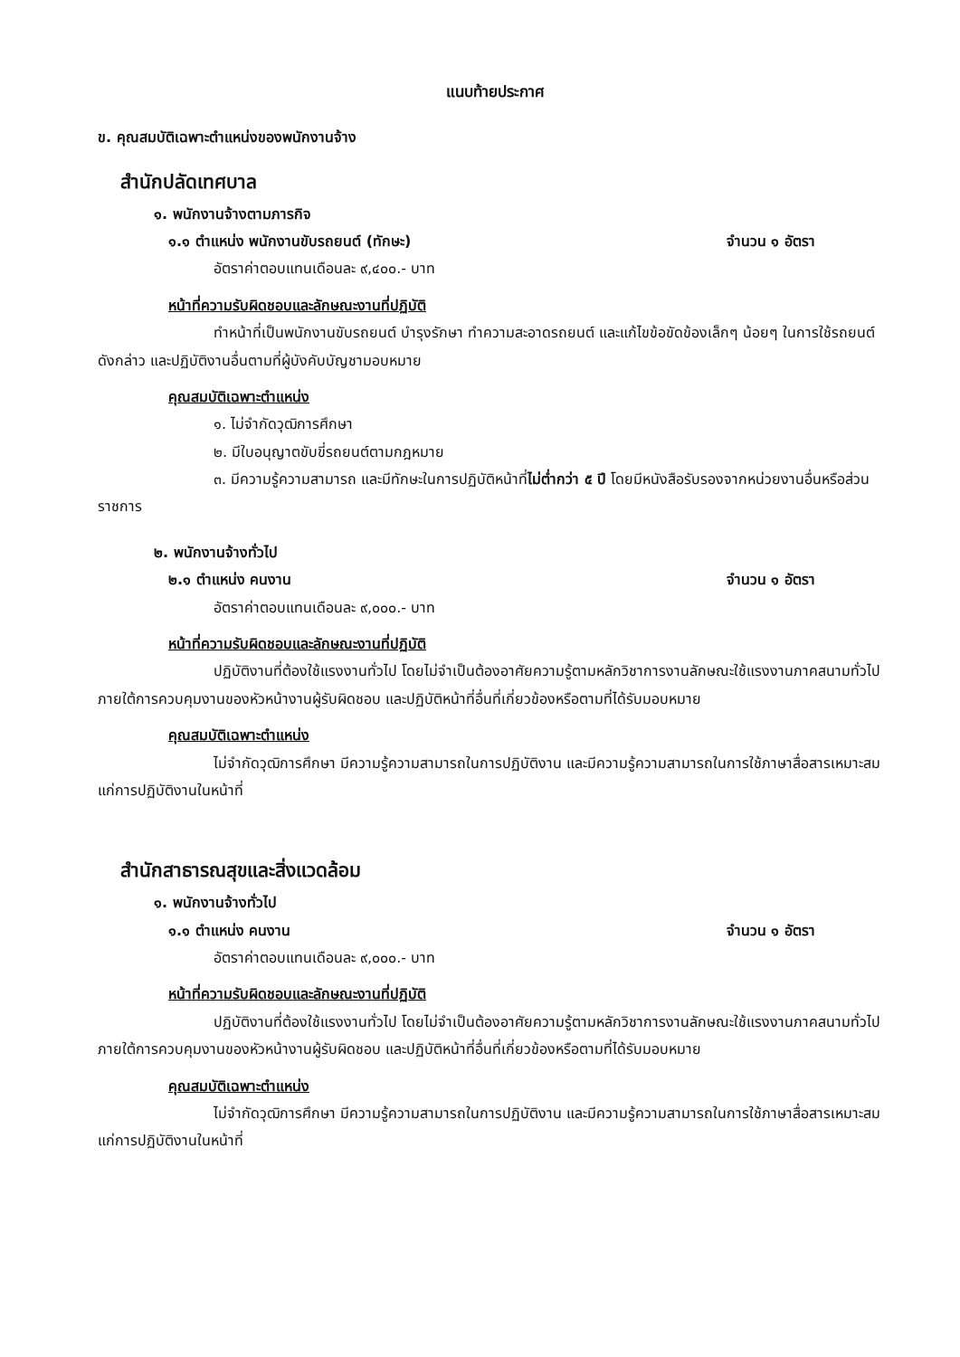แนบท้ายประกาศ
ข. คุณสมบัติเฉพาะตำแหน่งของพนักงานจ้าง
สำนักปลัดเทศบาล
๑. พนักงานจ้างตามภารกิจ
๑.๑ ตำแหน่ง พนักงานขับรถยนต์ (ทักษะ) จำนวน ๑ อัตรา
อัตราค่าตอบแทนเดือนละ ๙,๔๐๐.- บาท
หน้าที่ความรับผิดชอบและลักษณะงานที่ปฏิบัติ
ทำหน้าที่เป็นพนักงานขับรถยนต์ บำรุงรักษา ทำความสะอาดรถยนต์ และแก้ไขข้อขัดข้องเล็กๆ น้อยๆ ในการใช้รถยนต์ดังกล่าว และปฏิบัติงานอื่นตามที่ผู้บังคับบัญชามอบหมาย
คุณสมบัติเฉพาะตำแหน่ง
๑. ไม่จำกัดวุฒิการศึกษา
๒. มีใบอนุญาตขับขี่รถยนต์ตามกฎหมาย
๓. มีความรู้ความสามารถ และมีทักษะในการปฏิบัติหน้าที่ไม่ต่ำกว่า ๕ ปี โดยมีหนังสือรับรองจากหน่วยงานอื่นหรือส่วนราชการ
๒. พนักงานจ้างทั่วไป
๒.๑ ตำแหน่ง คนงาน จำนวน ๑ อัตรา
อัตราค่าตอบแทนเดือนละ ๙,๐๐๐.- บาท
หน้าที่ความรับผิดชอบและลักษณะงานที่ปฏิบัติ
ปฏิบัติงานที่ต้องใช้แรงงานทั่วไป โดยไม่จำเป็นต้องอาศัยความรู้ตามหลักวิชาการงานลักษณะใช้แรงงานภาคสนามทั่วไป ภายใต้การควบคุมงานของหัวหน้างานผู้รับผิดชอบ และปฏิบัติหน้าที่อื่นที่เกี่ยวข้องหรือตามที่ได้รับมอบหมาย
คุณสมบัติเฉพาะตำแหน่ง
ไม่จำกัดวุฒิการศึกษา มีความรู้ความสามารถในการปฏิบัติงาน และมีความรู้ความสามารถในการใช้ภาษาสื่อสารเหมาะสมแก่การปฏิบัติงานในหน้าที่
สำนักสาธารณสุขและสิ่งแวดล้อม
๑. พนักงานจ้างทั่วไป
๑.๑ ตำแหน่ง คนงาน จำนวน ๑ อัตรา
อัตราค่าตอบแทนเดือนละ ๙,๐๐๐.- บาท
หน้าที่ความรับผิดชอบและลักษณะงานที่ปฏิบัติ
ปฏิบัติงานที่ต้องใช้แรงงานทั่วไป โดยไม่จำเป็นต้องอาศัยความรู้ตามหลักวิชาการงานลักษณะใช้แรงงานภาคสนามทั่วไป ภายใต้การควบคุมงานของหัวหน้างานผู้รับผิดชอบ และปฏิบัติหน้าที่อื่นที่เกี่ยวข้องหรือตามที่ได้รับมอบหมาย
คุณสมบัติเฉพาะตำแหน่ง
ไม่จำกัดวุฒิการศึกษา มีความรู้ความสามารถในการปฏิบัติงาน และมีความรู้ความสามารถในการใช้ภาษาสื่อสารเหมาะสมแก่การปฏิบัติงานในหน้าที่